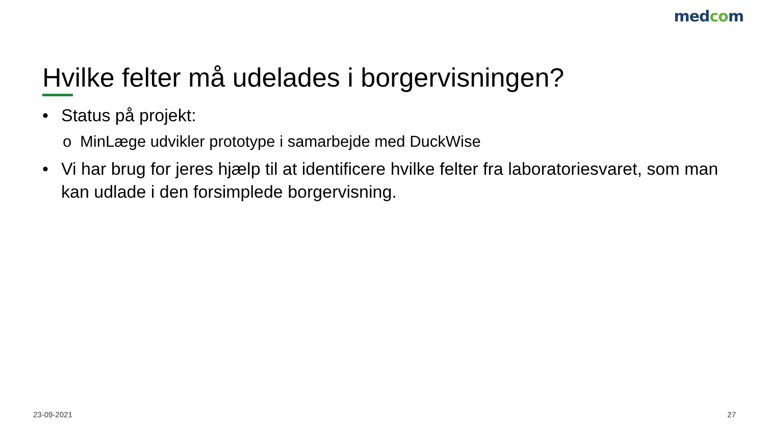medcom
Hvilke felter må udelades i borgervisningen?
• Status på projekt:
o MinLæge udvikler prototype i samarbejde med DuckWise
• Vi har brug for jeres hjælp til at identificere hvilke felter fra laboratoriesvaret, som man kan udlade i den forsimplede borgervisning.
23-09-2021 27